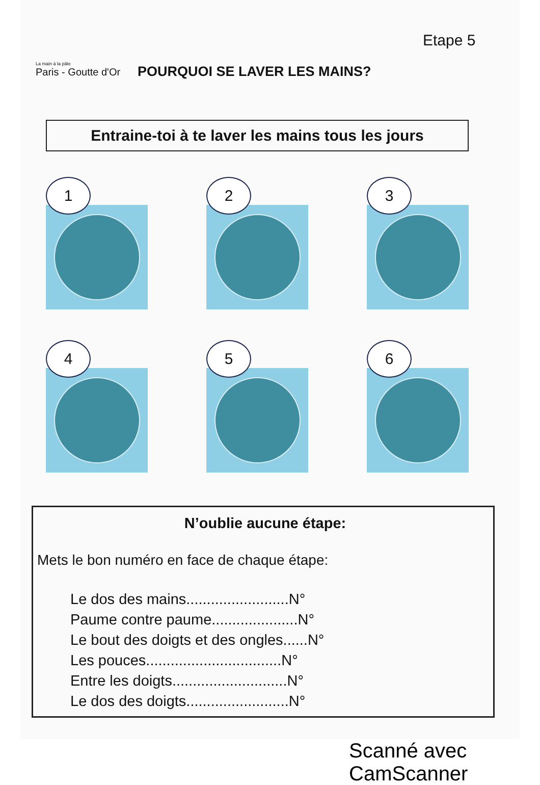La main à la pâte
Paris - Goutte d'Or
POURQUOI SE LAVER LES MAINS?
Etape 5
Entraine-toi à te laver les mains tous les jours
1
2
3
4
5
6
N’oublie aucune étape:
Mets le bon numéro en face de chaque étape:
Le dos des mains.........................N°
Paume contre paume.....................N°
Le bout des doigts et des ongles......N°
Les pouces.................................N°
Entre les doigts............................N°
Le dos des doigts.........................N°
Scanné avec CamScanner